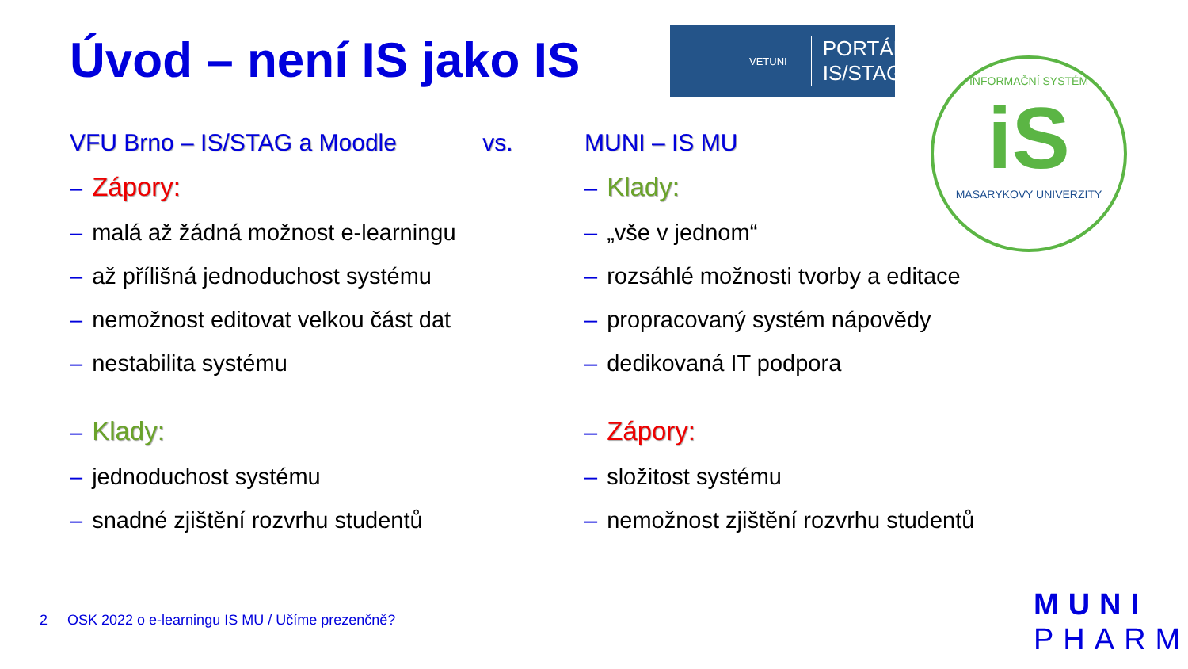Úvod – není IS jako IS
VETUNI PORTÁL
IS/STAG
INFORMAČNÍ SYSTÉM
iS
MASARYKOVY UNIVERZITY
VFU Brno – IS/STAG a Moodle vs.
– Zápory:
– malá až žádná možnost e-learningu
– až přílišná jednoduchost systému
– nemožnost editovat velkou část dat
– nestabilita systému
– Klady:
– jednoduchost systému
– snadné zjištění rozvrhu studentů
MUNI – IS MU
– Klady:
– „vše v jednom“
– rozsáhlé možnosti tvorby a editace
– propracovaný systém nápovědy
– dedikovaná IT podpora
– Zápory:
– složitost systému
– nemožnost zjištění rozvrhu studentů
2 OSK 2022 o e-learningu IS MU / Učíme prezenčně?
MUNI
PHARM